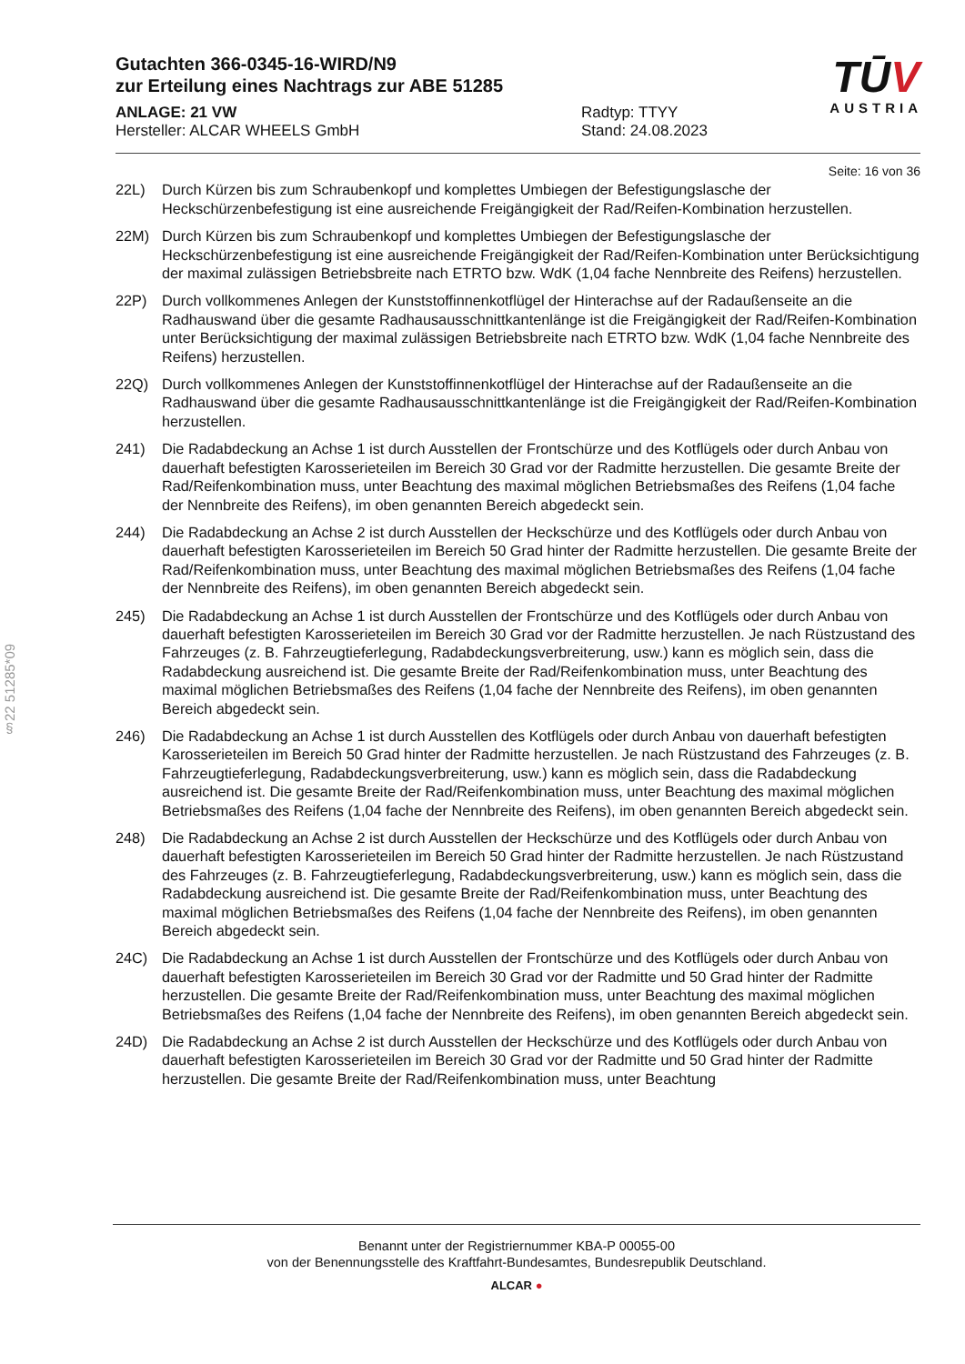§22 51285*09
Gutachten 366-0345-16-WIRD/N9
zur Erteilung eines Nachtrags zur ABE 51285
ANLAGE: 21 VW Radtyp: TTYY
Hersteller: ALCAR WHEELS GmbH Stand: 24.08.2023
TŪV
AUSTRIA
Seite: 16 von 36
22L) Durch Kürzen bis zum Schraubenkopf und komplettes Umbiegen der Befestigungslasche der Heckschürzenbefestigung ist eine ausreichende Freigängigkeit der Rad/Reifen-Kombination herzustellen.
22M) Durch Kürzen bis zum Schraubenkopf und komplettes Umbiegen der Befestigungslasche der Heckschürzenbefestigung ist eine ausreichende Freigängigkeit der Rad/Reifen-Kombination unter Berücksichtigung der maximal zulässigen Betriebsbreite nach ETRTO bzw. WdK (1,04 fache Nennbreite des Reifens) herzustellen.
22P) Durch vollkommenes Anlegen der Kunststoffinnenkotflügel der Hinterachse auf der Radaußenseite an die Radhauswand über die gesamte Radhausausschnittkantenlänge ist die Freigängigkeit der Rad/Reifen-Kombination unter Berücksichtigung der maximal zulässigen Betriebsbreite nach ETRTO bzw. WdK (1,04 fache Nennbreite des Reifens) herzustellen.
22Q) Durch vollkommenes Anlegen der Kunststoffinnenkotflügel der Hinterachse auf der Radaußenseite an die Radhauswand über die gesamte Radhausausschnittkantenlänge ist die Freigängigkeit der Rad/Reifen-Kombination herzustellen.
241) Die Radabdeckung an Achse 1 ist durch Ausstellen der Frontschürze und des Kotflügels oder durch Anbau von dauerhaft befestigten Karosserieteilen im Bereich 30 Grad vor der Radmitte herzustellen. Die gesamte Breite der Rad/Reifenkombination muss, unter Beachtung des maximal möglichen Betriebsmaßes des Reifens (1,04 fache der Nennbreite des Reifens), im oben genannten Bereich abgedeckt sein.
244) Die Radabdeckung an Achse 2 ist durch Ausstellen der Heckschürze und des Kotflügels oder durch Anbau von dauerhaft befestigten Karosserieteilen im Bereich 50 Grad hinter der Radmitte herzustellen. Die gesamte Breite der Rad/Reifenkombination muss, unter Beachtung des maximal möglichen Betriebsmaßes des Reifens (1,04 fache der Nennbreite des Reifens), im oben genannten Bereich abgedeckt sein.
245) Die Radabdeckung an Achse 1 ist durch Ausstellen der Frontschürze und des Kotflügels oder durch Anbau von dauerhaft befestigten Karosserieteilen im Bereich 30 Grad vor der Radmitte herzustellen. Je nach Rüstzustand des Fahrzeuges (z. B. Fahrzeugtieferlegung, Radabdeckungsverbreiterung, usw.) kann es möglich sein, dass die Radabdeckung ausreichend ist. Die gesamte Breite der Rad/Reifenkombination muss, unter Beachtung des maximal möglichen Betriebsmaßes des Reifens (1,04 fache der Nennbreite des Reifens), im oben genannten Bereich abgedeckt sein.
246) Die Radabdeckung an Achse 1 ist durch Ausstellen des Kotflügels oder durch Anbau von dauerhaft befestigten Karosserieteilen im Bereich 50 Grad hinter der Radmitte herzustellen. Je nach Rüstzustand des Fahrzeuges (z. B. Fahrzeugtieferlegung, Radabdeckungsverbreiterung, usw.) kann es möglich sein, dass die Radabdeckung ausreichend ist. Die gesamte Breite der Rad/Reifenkombination muss, unter Beachtung des maximal möglichen Betriebsmaßes des Reifens (1,04 fache der Nennbreite des Reifens), im oben genannten Bereich abgedeckt sein.
248) Die Radabdeckung an Achse 2 ist durch Ausstellen der Heckschürze und des Kotflügels oder durch Anbau von dauerhaft befestigten Karosserieteilen im Bereich 50 Grad hinter der Radmitte herzustellen. Je nach Rüstzustand des Fahrzeuges (z. B. Fahrzeugtieferlegung, Radabdeckungsverbreiterung, usw.) kann es möglich sein, dass die Radabdeckung ausreichend ist. Die gesamte Breite der Rad/Reifenkombination muss, unter Beachtung des maximal möglichen Betriebsmaßes des Reifens (1,04 fache der Nennbreite des Reifens), im oben genannten Bereich abgedeckt sein.
24C) Die Radabdeckung an Achse 1 ist durch Ausstellen der Frontschürze und des Kotflügels oder durch Anbau von dauerhaft befestigten Karosserieteilen im Bereich 30 Grad vor der Radmitte und 50 Grad hinter der Radmitte herzustellen. Die gesamte Breite der Rad/Reifenkombination muss, unter Beachtung des maximal möglichen Betriebsmaßes des Reifens (1,04 fache der Nennbreite des Reifens), im oben genannten Bereich abgedeckt sein.
24D) Die Radabdeckung an Achse 2 ist durch Ausstellen der Heckschürze und des Kotflügels oder durch Anbau von dauerhaft befestigten Karosserieteilen im Bereich 30 Grad vor der Radmitte und 50 Grad hinter der Radmitte herzustellen. Die gesamte Breite der Rad/Reifenkombination muss, unter Beachtung
Benannt unter der Registriernummer KBA-P 00055-00
von der Benennungsstelle des Kraftfahrt-Bundesamtes, Bundesrepublik Deutschland.
ALCAR ●